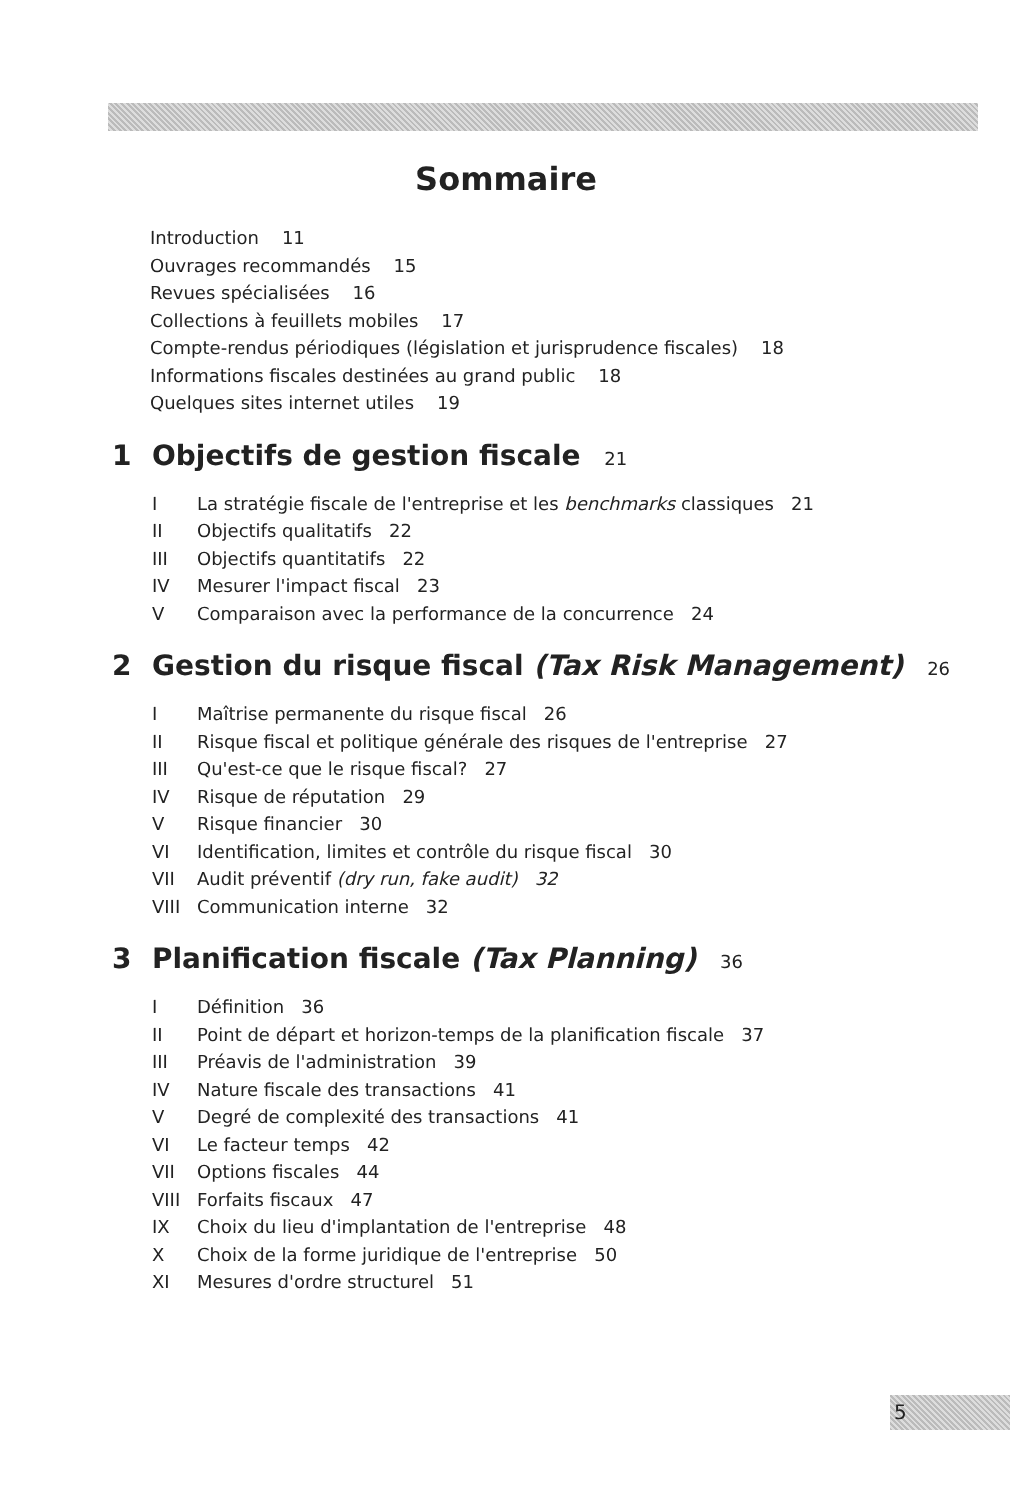Sommaire
Introduction 11
Ouvrages recommandés 15
Revues spécialisées 16
Collections à feuillets mobiles 17
Compte-rendus périodiques (législation et jurisprudence fiscales) 18
Informations fiscales destinées au grand public 18
Quelques sites internet utiles 19
1 Objectifs de gestion fiscale 21
I La stratégie fiscale de l'entreprise et les benchmarks classiques 21
II Objectifs qualitatifs 22
III Objectifs quantitatifs 22
IV Mesurer l'impact fiscal 23
V Comparaison avec la performance de la concurrence 24
2 Gestion du risque fiscal (Tax Risk Management) 26
I Maîtrise permanente du risque fiscal 26
II Risque fiscal et politique générale des risques de l'entreprise 27
III Qu'est-ce que le risque fiscal? 27
IV Risque de réputation 29
V Risque financier 30
VI Identification, limites et contrôle du risque fiscal 30
VII Audit préventif (dry run, fake audit) 32
VIII Communication interne 32
3 Planification fiscale (Tax Planning) 36
I Définition 36
II Point de départ et horizon-temps de la planification fiscale 37
III Préavis de l'administration 39
IV Nature fiscale des transactions 41
V Degré de complexité des transactions 41
VI Le facteur temps 42
VII Options fiscales 44
VIII Forfaits fiscaux 47
IX Choix du lieu d'implantation de l'entreprise 48
X Choix de la forme juridique de l'entreprise 50
XI Mesures d'ordre structurel 51
5